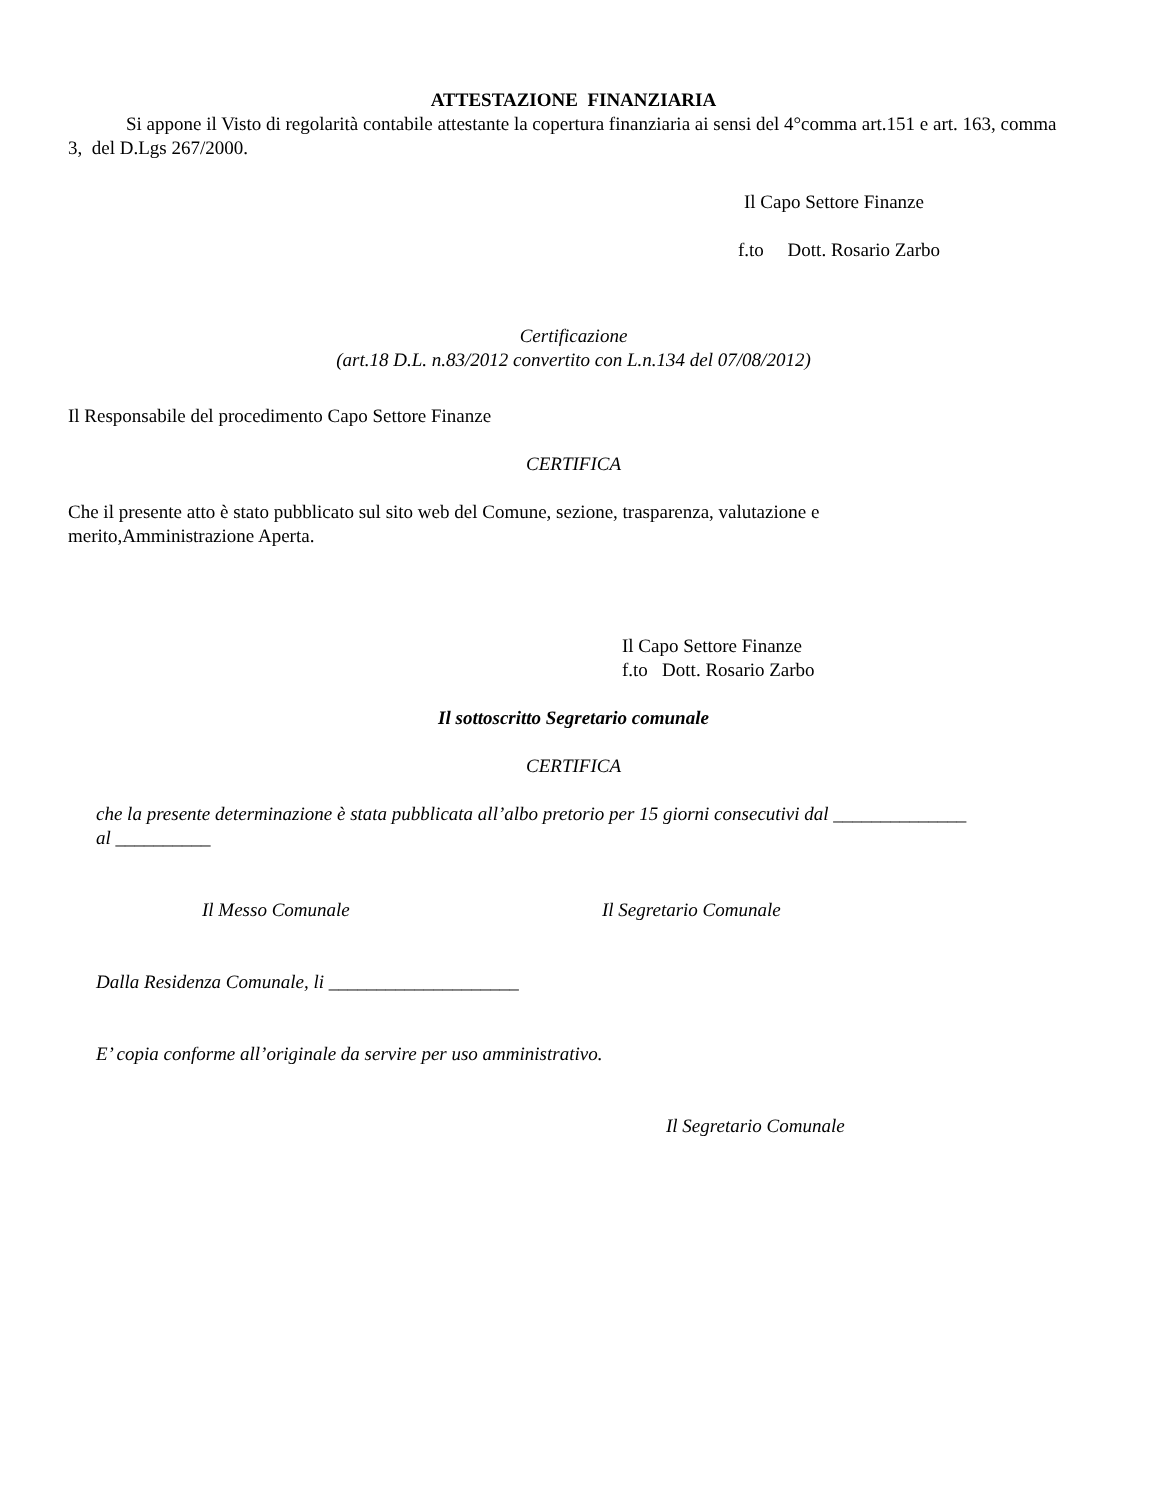ATTESTAZIONE FINANZIARIA
Si appone il Visto di regolarità contabile attestante la copertura finanziaria ai sensi del 4°comma art.151 e art. 163, comma 3, del D.Lgs 267/2000.
Il Capo Settore Finanze
f.to Dott. Rosario Zarbo
Certificazione
(art.18 D.L. n.83/2012 convertito con L.n.134 del 07/08/2012)
Il Responsabile del procedimento Capo Settore Finanze
CERTIFICA
Che il presente atto è stato pubblicato sul sito web del Comune, sezione, trasparenza, valutazione e
merito,Amministrazione Aperta.
Il Capo Settore Finanze
f.to Dott. Rosario Zarbo
Il sottoscritto Segretario comunale
CERTIFICA
che la presente determinazione è stata pubblicata all’albo pretorio per 15 giorni consecutivi dal ______________
al __________
Il Messo Comunale Il Segretario Comunale
Dalla Residenza Comunale, li ____________________
E’ copia conforme all’originale da servire per uso amministrativo.
Il Segretario Comunale